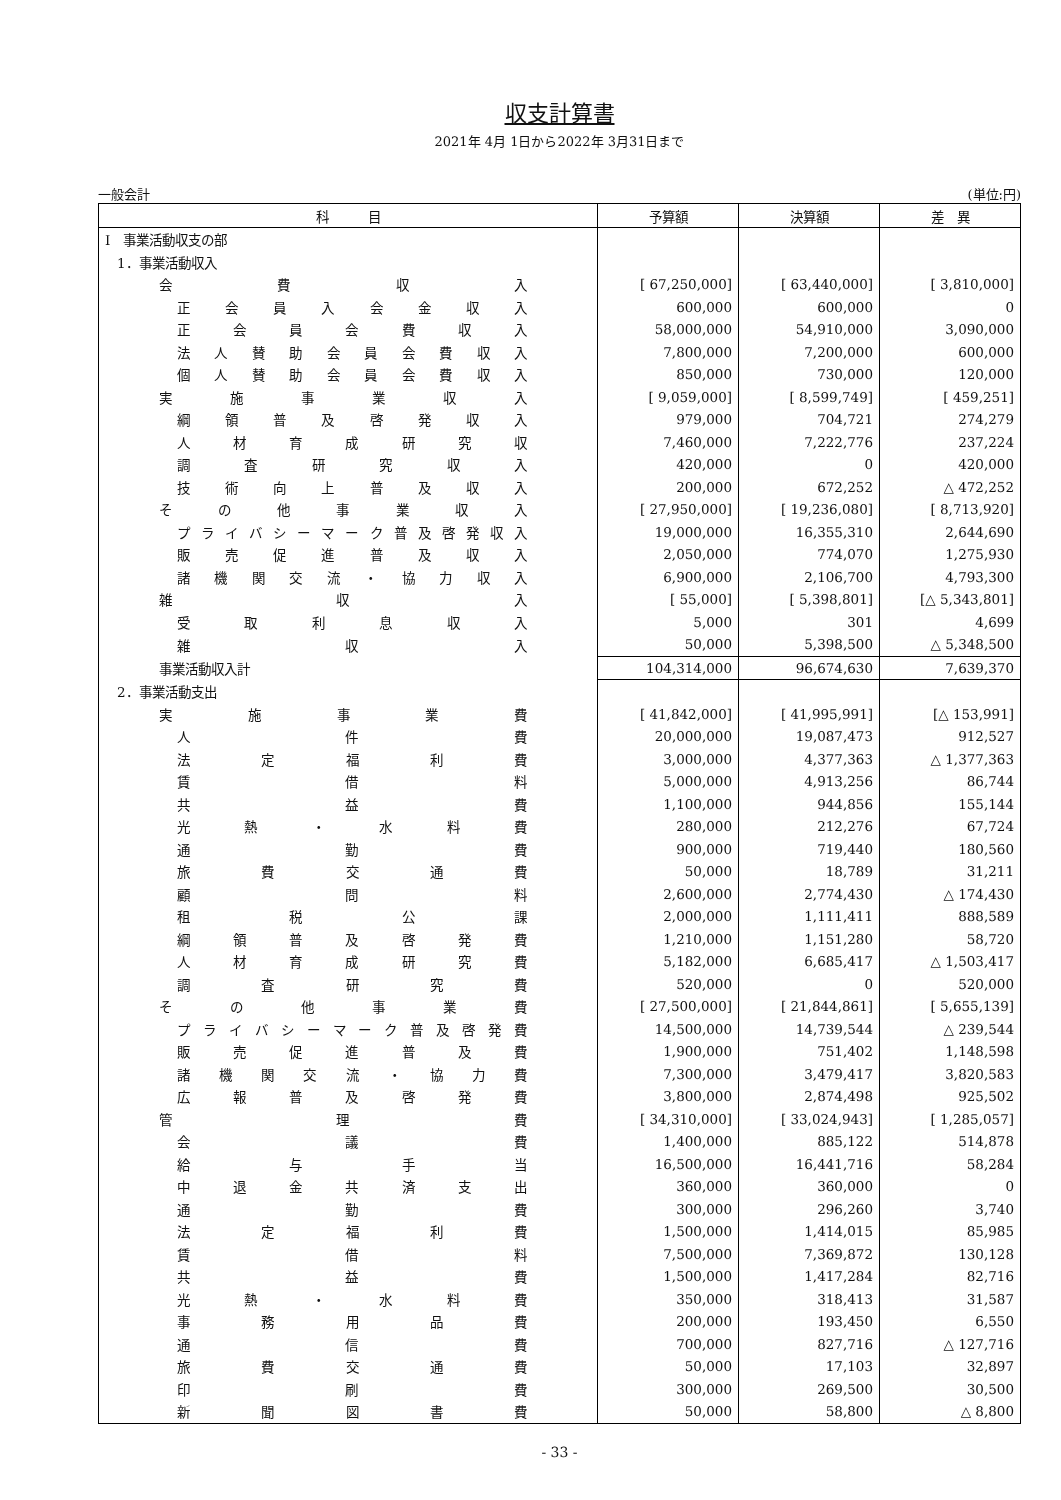収支計算書
2021年 4月 1日から2022年 3月31日まで
一般会計 (単位:円)
| 科 目 | 予算額 | 決算額 | 差 異 |
| --- | --- | --- | --- |
| Ⅰ 事業活動収支の部 | | | |
| 1．事業活動収入 | | | |
| 会 費 収 入 | [ 67,250,000] | [ 63,440,000] | [ 3,810,000] |
| 正会員入会金収入 | 600,000 | 600,000 | 0 |
| 正会員会費収入 | 58,000,000 | 54,910,000 | 3,090,000 |
| 法人賛助会員会費収入 | 7,800,000 | 7,200,000 | 600,000 |
| 個人賛助会員会費収入 | 850,000 | 730,000 | 120,000 |
| 実施事業収入 | [ 9,059,000] | [ 8,599,749] | [ 459,251] |
| 綱領普及啓発収入 | 979,000 | 704,721 | 274,279 |
| 人材育成研究収 | 7,460,000 | 7,222,776 | 237,224 |
| 調査研究収入 | 420,000 | 0 | 420,000 |
| 技術向上普及収入 | 200,000 | 672,252 | △ 472,252 |
| その他事業収入 | [ 27,950,000] | [ 19,236,080] | [ 8,713,920] |
| プライバシーマーク普及啓発収入 | 19,000,000 | 16,355,310 | 2,644,690 |
| 販売促進普及収入 | 2,050,000 | 774,070 | 1,275,930 |
| 諸機関交流・協力収入 | 6,900,000 | 2,106,700 | 4,793,300 |
| 雑 収 入 | [ 55,000] | [ 5,398,801] | [△ 5,343,801] |
| 受取利息収入 | 5,000 | 301 | 4,699 |
| 雑 収 入 | 50,000 | 5,398,500 | △ 5,348,500 |
| 事業活動収入計 | 104,314,000 | 96,674,630 | 7,639,370 |
| 2．事業活動支出 | | | |
| 実施事業費 | [ 41,842,000] | [ 41,995,991] | [△ 153,991] |
| 人 件 費 | 20,000,000 | 19,087,473 | 912,527 |
| 法定福利費 | 3,000,000 | 4,377,363 | △ 1,377,363 |
| 賃 借 料 | 5,000,000 | 4,913,256 | 86,744 |
| 共 益 費 | 1,100,000 | 944,856 | 155,144 |
| 光熱・水料費 | 280,000 | 212,276 | 67,724 |
| 通 勤 費 | 900,000 | 719,440 | 180,560 |
| 旅費交通費 | 50,000 | 18,789 | 31,211 |
| 顧 問 料 | 2,600,000 | 2,774,430 | △ 174,430 |
| 租税公課 | 2,000,000 | 1,111,411 | 888,589 |
| 綱領普及啓発費 | 1,210,000 | 1,151,280 | 58,720 |
| 人材育成研究費 | 5,182,000 | 6,685,417 | △ 1,503,417 |
| 調査研究費 | 520,000 | 0 | 520,000 |
| その他事業費 | [ 27,500,000] | [ 21,844,861] | [ 5,655,139] |
| プライバシーマーク普及啓発費 | 14,500,000 | 14,739,544 | △ 239,544 |
| 販売促進普及費 | 1,900,000 | 751,402 | 1,148,598 |
| 諸機関交流・協力費 | 7,300,000 | 3,479,417 | 3,820,583 |
| 広報普及啓発費 | 3,800,000 | 2,874,498 | 925,502 |
| 管 理 費 | [ 34,310,000] | [ 33,024,943] | [ 1,285,057] |
| 会 議 費 | 1,400,000 | 885,122 | 514,878 |
| 給与手当 | 16,500,000 | 16,441,716 | 58,284 |
| 中退金共済支出 | 360,000 | 360,000 | 0 |
| 通 勤 費 | 300,000 | 296,260 | 3,740 |
| 法定福利費 | 1,500,000 | 1,414,015 | 85,985 |
| 賃 借 料 | 7,500,000 | 7,369,872 | 130,128 |
| 共 益 費 | 1,500,000 | 1,417,284 | 82,716 |
| 光熱・水料費 | 350,000 | 318,413 | 31,587 |
| 事務用品費 | 200,000 | 193,450 | 6,550 |
| 通 信 費 | 700,000 | 827,716 | △ 127,716 |
| 旅費交通費 | 50,000 | 17,103 | 32,897 |
| 印 刷 費 | 300,000 | 269,500 | 30,500 |
| 新聞図書費 | 50,000 | 58,800 | △ 8,800 |
- 33 -